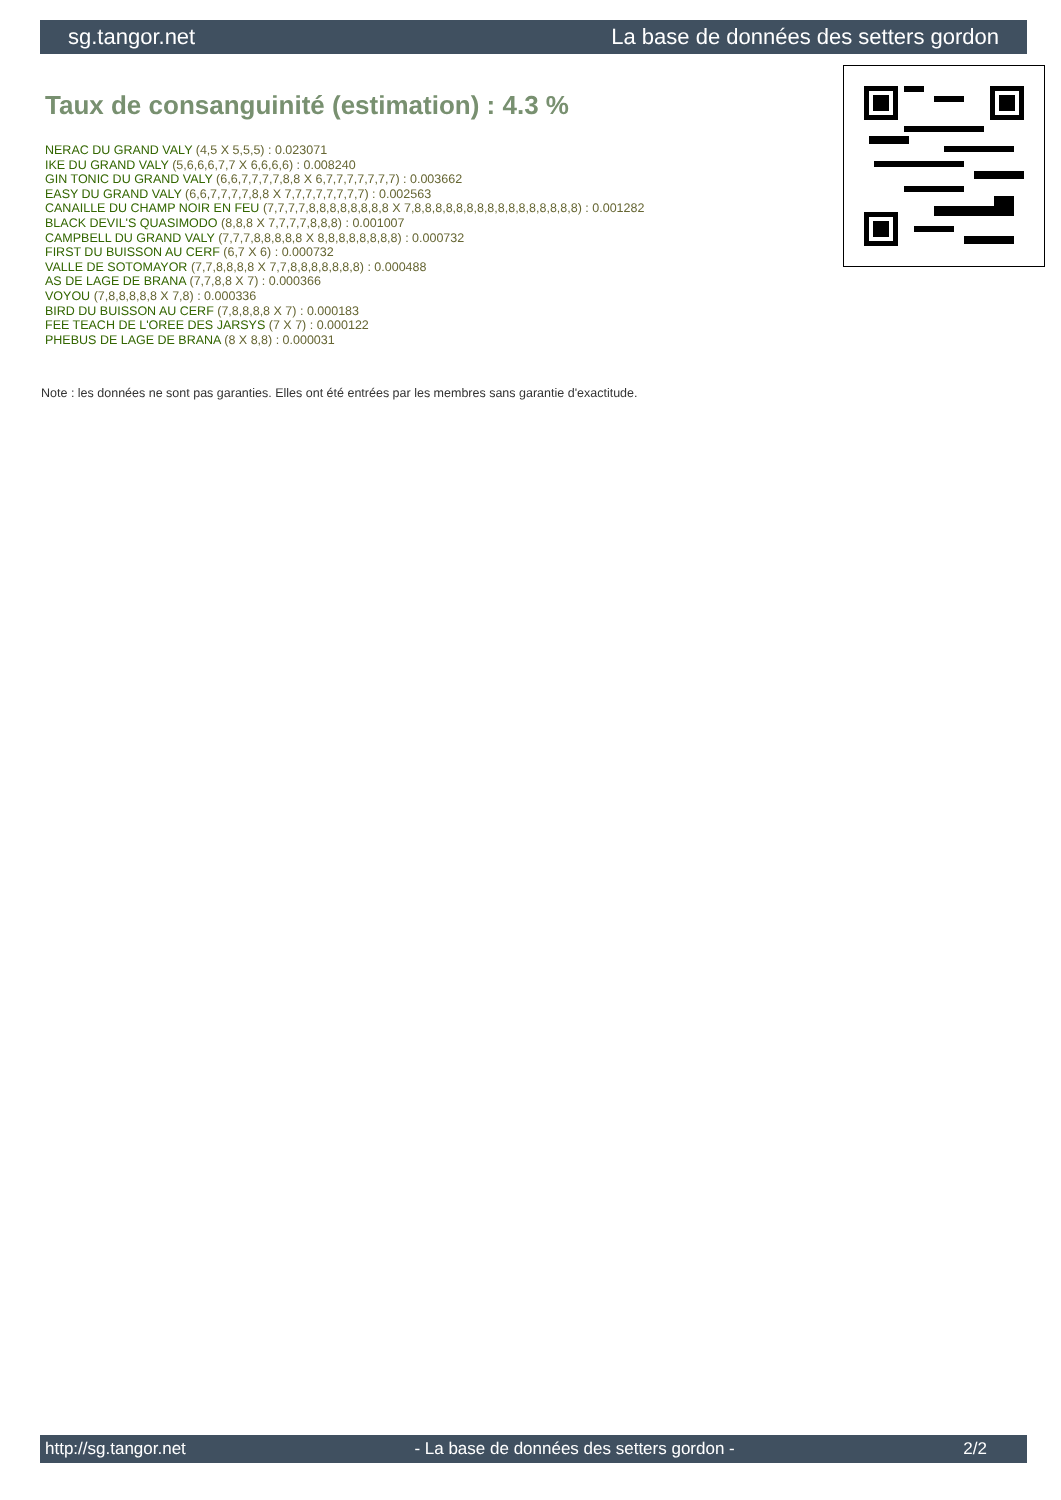sg.tangor.net La base de données des setters gordon
Taux de consanguinité (estimation) : 4.3 %
NERAC DU GRAND VALY (4,5 X 5,5,5) : 0.023071
IKE DU GRAND VALY (5,6,6,6,7,7 X 6,6,6,6) : 0.008240
GIN TONIC DU GRAND VALY (6,6,7,7,7,7,8,8 X 6,7,7,7,7,7,7,7) : 0.003662
EASY DU GRAND VALY (6,6,7,7,7,7,8,8 X 7,7,7,7,7,7,7,7) : 0.002563
CANAILLE DU CHAMP NOIR EN FEU (7,7,7,7,8,8,8,8,8,8,8,8 X 7,8,8,8,8,8,8,8,8,8,8,8,8,8,8,8,8) : 0.001282
BLACK DEVIL'S QUASIMODO (8,8,8 X 7,7,7,7,8,8,8) : 0.001007
CAMPBELL DU GRAND VALY (7,7,7,8,8,8,8,8 X 8,8,8,8,8,8,8,8) : 0.000732
FIRST DU BUISSON AU CERF (6,7 X 6) : 0.000732
VALLE DE SOTOMAYOR (7,7,8,8,8,8 X 7,7,8,8,8,8,8,8,8) : 0.000488
AS DE LAGE DE BRANA (7,7,8,8 X 7) : 0.000366
VOYOU (7,8,8,8,8,8 X 7,8) : 0.000336
BIRD DU BUISSON AU CERF (7,8,8,8,8 X 7) : 0.000183
FEE TEACH DE L'OREE DES JARSYS (7 X 7) : 0.000122
PHEBUS DE LAGE DE BRANA (8 X 8,8) : 0.000031
Note : les données ne sont pas garanties. Elles ont été entrées par les membres sans garantie d'exactitude.
http://sg.tangor.net - La base de données des setters gordon - 2/2